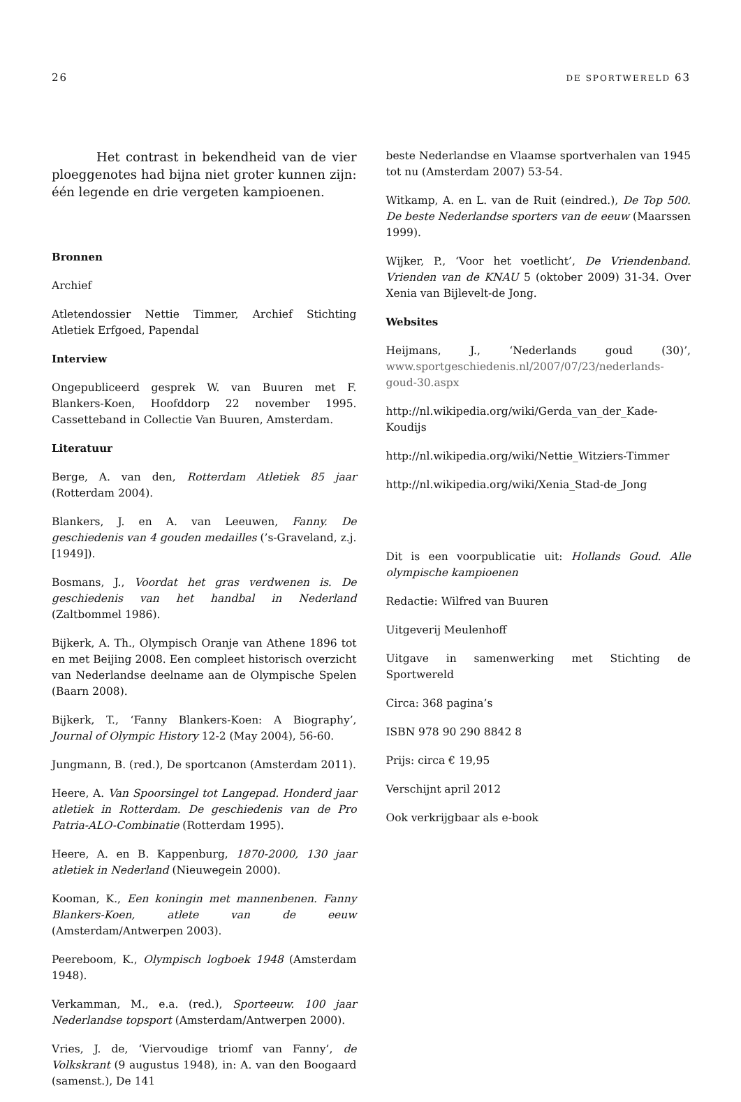26 DE SPORTWERELD 63
Het contrast in bekendheid van de vier ploeggenotes had bijna niet groter kunnen zijn: één legende en drie vergeten kampioenen.
Bronnen
Archief
Atletendossier Nettie Timmer, Archief Stichting Atletiek Erfgoed, Papendal
Interview
Ongepubliceerd gesprek W. van Buuren met F. Blankers-Koen, Hoofddorp 22 november 1995. Cassetteband in Collectie Van Buuren, Amsterdam.
Literatuur
Berge, A. van den, Rotterdam Atletiek 85 jaar (Rotterdam 2004).
Blankers, J. en A. van Leeuwen, Fanny. De geschiedenis van 4 gouden medailles (’s-Graveland, z.j. [1949]).
Bosmans, J., Voordat het gras verdwenen is. De geschiedenis van het handbal in Nederland (Zaltbommel 1986).
Bijkerk, A. Th., Olympisch Oranje van Athene 1896 tot en met Beijing 2008. Een compleet historisch overzicht van Nederlandse deelname aan de Olympische Spelen (Baarn 2008).
Bijkerk, T., ‘Fanny Blankers-Koen: A Biography’, Journal of Olympic History 12-2 (May 2004), 56-60.
Jungmann, B. (red.), De sportcanon (Amsterdam 2011).
Heere, A. Van Spoorsingel tot Langepad. Honderd jaar atletiek in Rotterdam. De geschiedenis van de Pro Patria-ALO-Combinatie (Rotterdam 1995).
Heere, A. en B. Kappenburg, 1870-2000, 130 jaar atletiek in Nederland (Nieuwegein 2000).
Kooman, K., Een koningin met mannenbenen. Fanny Blankers-Koen, atlete van de eeuw (Amsterdam/Antwerpen 2003).
Peereboom, K., Olympisch logboek 1948 (Amsterdam 1948).
Verkamman, M., e.a. (red.), Sporteeuw. 100 jaar Nederlandse topsport (Amsterdam/Antwerpen 2000).
Vries, J. de, ‘Viervoudige triomf van Fanny’, de Volkskrant (9 augustus 1948), in: A. van den Boogaard (samenst.), De 141
beste Nederlandse en Vlaamse sportverhalen van 1945 tot nu (Amsterdam 2007) 53-54.
Witkamp, A. en L. van de Ruit (eindred.), De Top 500. De beste Nederlandse sporters van de eeuw (Maarssen 1999).
Wijker, P., ‘Voor het voetlicht’, De Vriendenband. Vrienden van de KNAU 5 (oktober 2009) 31-34. Over Xenia van Bijlevelt-de Jong.
Websites
Heijmans, J., ‘Nederlands goud (30)’, www.sportgeschiedenis.nl/2007/07/23/nederlands-goud-30.aspx
http://nl.wikipedia.org/wiki/Gerda_van_der_Kade-Koudijs
http://nl.wikipedia.org/wiki/Nettie_Witziers-Timmer
http://nl.wikipedia.org/wiki/Xenia_Stad-de_Jong
Dit is een voorpublicatie uit: Hollands Goud. Alle olympische kampioenen
Redactie: Wilfred van Buuren
Uitgeverij Meulenhoff
Uitgave in samenwerking met Stichting de Sportwereld
Circa: 368 pagina’s
ISBN 978 90 290 8842 8
Prijs: circa € 19,95
Verschijnt april 2012
Ook verkrijgbaar als e-book